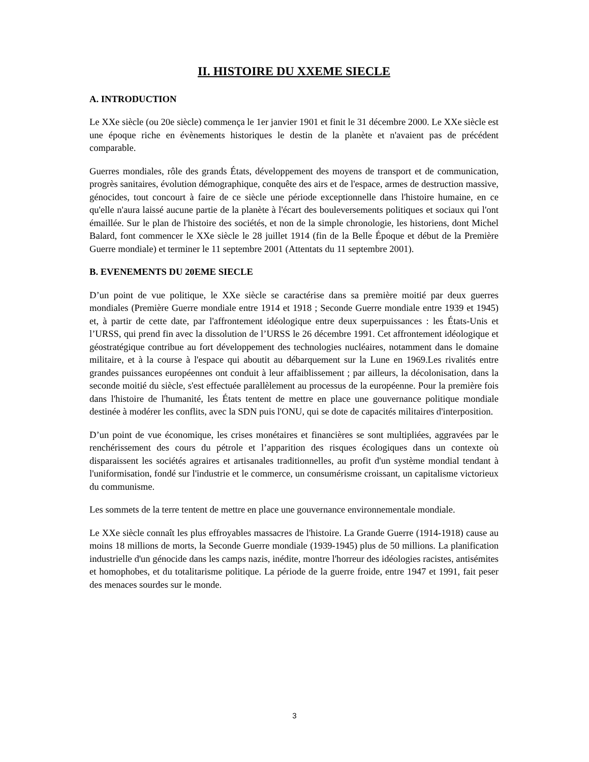II. HISTOIRE DU XXEME SIECLE
A. INTRODUCTION
Le XXe siècle (ou 20e siècle) commença le 1er janvier 1901 et finit le 31 décembre 2000. Le XXe siècle est une époque riche en évènements historiques le destin de la planète et n'avaient pas de précédent comparable.
Guerres mondiales, rôle des grands États, développement des moyens de transport et de communication, progrès sanitaires, évolution démographique, conquête des airs et de l'espace, armes de destruction massive, génocides, tout concourt à faire de ce siècle une période exceptionnelle dans l'histoire humaine, en ce qu'elle n'aura laissé aucune partie de la planète à l'écart des bouleversements politiques et sociaux qui l'ont émaillée. Sur le plan de l'histoire des sociétés, et non de la simple chronologie, les historiens, dont Michel Balard, font commencer le XXe siècle le 28 juillet 1914 (fin de la Belle Époque et début de la Première Guerre mondiale) et terminer le 11 septembre 2001 (Attentats du 11 septembre 2001).
B. EVENEMENTS DU 20EME SIECLE
D’un point de vue politique, le XXe siècle se caractérise dans sa première moitié par deux guerres mondiales (Première Guerre mondiale entre 1914 et 1918 ; Seconde Guerre mondiale entre 1939 et 1945) et, à partir de cette date, par l'affrontement idéologique entre deux superpuissances : les États-Unis et l’URSS, qui prend fin avec la dissolution de l’URSS le 26 décembre 1991. Cet affrontement idéologique et géostratégique contribue au fort développement des technologies nucléaires, notamment dans le domaine militaire, et à la course à l'espace qui aboutit au débarquement sur la Lune en 1969.Les rivalités entre grandes puissances européennes ont conduit à leur affaiblissement ; par ailleurs, la décolonisation, dans la seconde moitié du siècle, s'est effectuée parallèlement au processus de la européenne. Pour la première fois dans l'histoire de l'humanité, les États tentent de mettre en place une gouvernance politique mondiale destinée à modérer les conflits, avec la SDN puis l'ONU, qui se dote de capacités militaires d'interposition.
D’un point de vue économique, les crises monétaires et financières se sont multipliées, aggravées par le renchérissement des cours du pétrole et l’apparition des risques écologiques dans un contexte où disparaissent les sociétés agraires et artisanales traditionnelles, au profit d'un système mondial tendant à l'uniformisation, fondé sur l'industrie et le commerce, un consumérisme croissant, un capitalisme victorieux du communisme.
Les sommets de la terre tentent de mettre en place une gouvernance environnementale mondiale.
Le XXe siècle connaît les plus effroyables massacres de l'histoire. La Grande Guerre (1914-1918) cause au moins 18 millions de morts, la Seconde Guerre mondiale (1939-1945) plus de 50 millions. La planification industrielle d'un génocide dans les camps nazis, inédite, montre l'horreur des idéologies racistes, antisémites et homophobes, et du totalitarisme politique. La période de la guerre froide, entre 1947 et 1991, fait peser des menaces sourdes sur le monde.
3